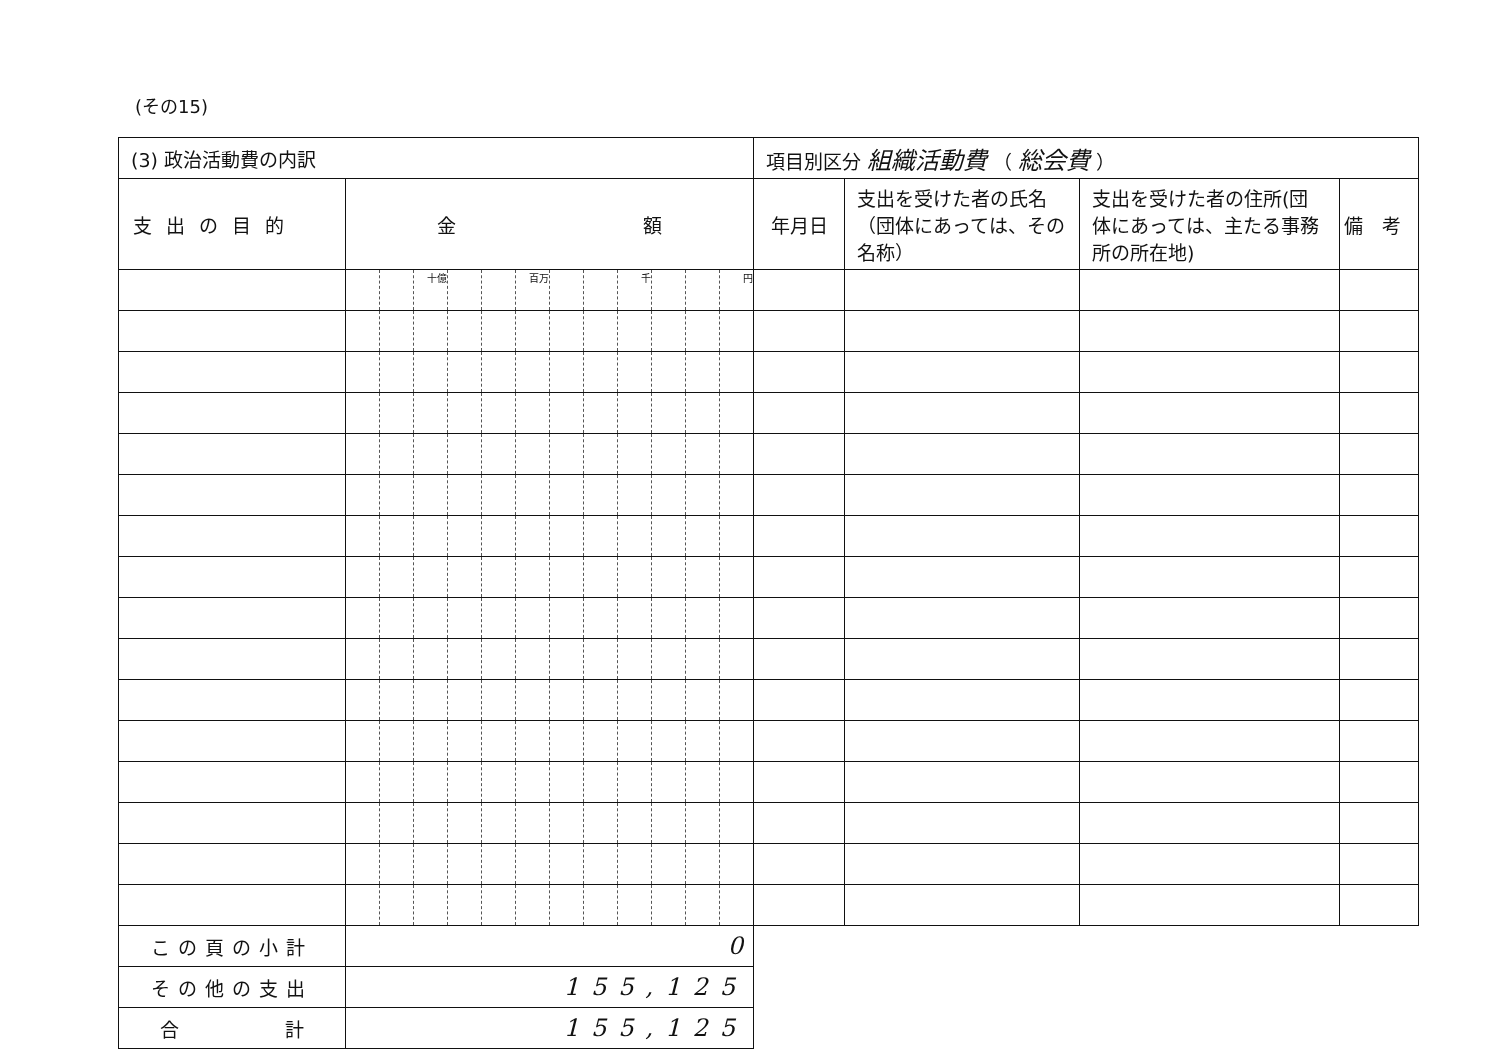(その15)
| (3) 政治活動費の内訳 | | | | | | | | | | | | | 項目別区分 組織活動費 （ 総会費 ） | | | |
| 支出の目的 | 金 額 | | | | | | | | | | | | 年月日 | 支出を受けた者の氏名（団体にあっては、その名称） | 支出を受けた者の住所(団体にあっては、主たる事務所の所在地) | 備 考 |
| | | | 十億 | | | 百万 | | | 千 | | | 円 | | | | |
| この頁の小計 | 0 | | | | | | | | | | | | | | | |
| その他の支出 | 155,125 | | | | | | | | | | | | | | | |
| 合 計 | 155,125 | | | | | | | | | | | | | | | |